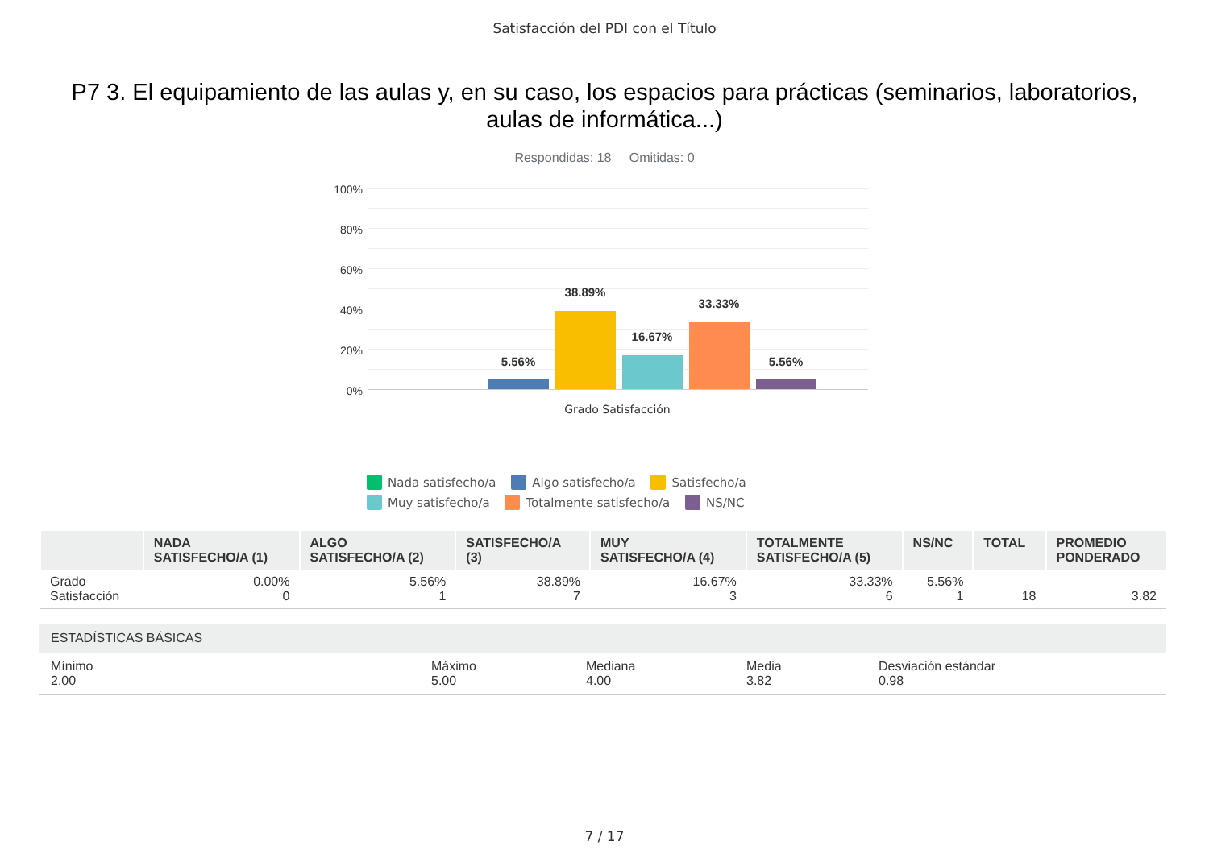Satisfacción del PDI con el Título
P7 3. El equipamiento de las aulas y, en su caso, los espacios para prácticas (seminarios, laboratorios, aulas de informática...)
Respondidas: 18 Omitidas: 0
100%
80%
60%
40%
20%
0%
5.56%
38.89%
16.67%
33.33%
5.56%
Grado Satisfacción
Nada satisfecho/a Algo satisfecho/a Satisfecho/a Muy satisfecho/a Totalmente satisfecho/a NS/NC
| | NADA SATISFECHO/A (1) | ALGO SATISFECHO/A (2) | SATISFECHO/A (3) | MUY SATISFECHO/A (4) | TOTALMENTE SATISFECHO/A (5) | NS/NC | TOTAL | PROMEDIO PONDERADO |
| --- | --- | --- | --- | --- | --- | --- | --- | --- |
| Grado Satisfacción | 0.00% 0 | 5.56% 1 | 38.89% 7 | 16.67% 3 | 33.33% 6 | 5.56% 1 | 18 | 3.82 |
ESTADÍSTICAS BÁSICAS
Mínimo
2.00
Máximo
5.00
Mediana
4.00
Media
3.82
Desviación estándar
0.98
7 / 17